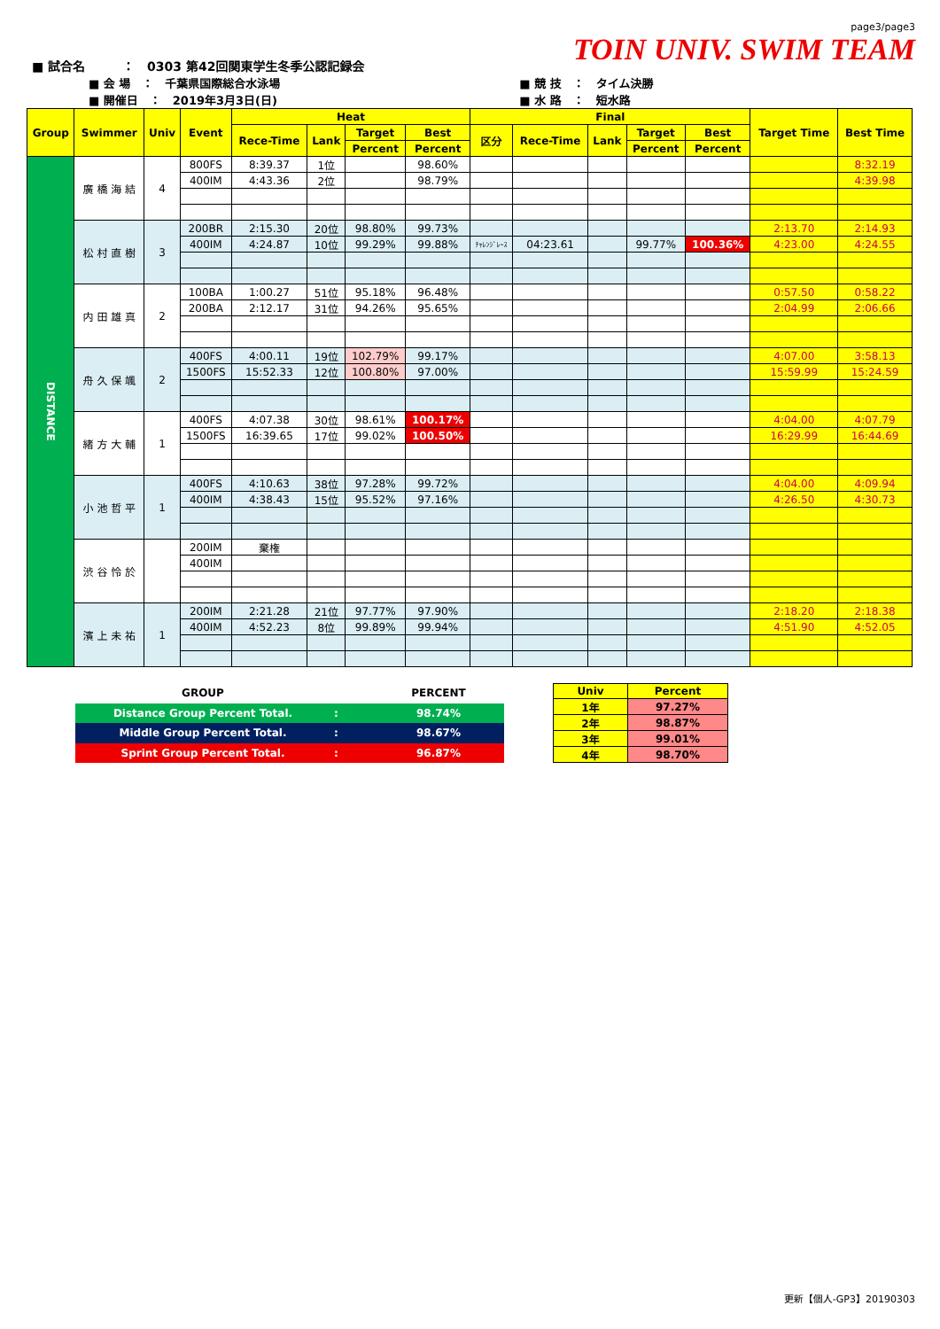■ 試合名　　　：　0303 第42回関東学生冬季公認記録会
page3/page3
TOIN UNIV. SWIM TEAM
■ 会 場　：　千葉県国際総合水泳場
■ 開催日　：　2019年3月3日(日)
■ 競 技　：　タイム決勝
■ 水 路　：　短水路
| Group | Swimmer | Univ | Event | Heat | | | | Final | | | | | Target Time | Best Time |
| --- | --- | --- | --- | --- | --- | --- | --- | --- | --- | --- | --- | --- | --- | --- |
| | | | | Rece-Time | Lank | Target | Best | 区分 | Rece-Time | Lank | Target | Best | | |
| | | | | | | Percent | Percent | | | | Percent | Percent | | |
| DISTANCE | 廣 橋 海 結 | 4 | 800FS | 8:39.37 | 1位 | | 98.60% | | | | | | | 8:32.19 |
| | | | 400IM | 4:43.36 | 2位 | | 98.79% | | | | | | | 4:39.98 |
| | 松 村 直 樹 | 3 | 200BR | 2:15.30 | 20位 | 98.80% | 99.73% | | | | | | 2:13.70 | 2:14.93 |
| | | | 400IM | 4:24.87 | 10位 | 99.29% | 99.88% | ﾁｬﾚﾝｼﾞﾚｰｽ | 04:23.61 | | 99.77% | 100.36% | 4:23.00 | 4:24.55 |
| | 内 田 雄 真 | 2 | 100BA | 1:00.27 | 51位 | 95.18% | 96.48% | | | | | | 0:57.50 | 0:58.22 |
| | | | 200BA | 2:12.17 | 31位 | 94.26% | 95.65% | | | | | | 2:04.99 | 2:06.66 |
| | 舟 久 保 颯 | 2 | 400FS | 4:00.11 | 19位 | 102.79% | 99.17% | | | | | | 4:07.00 | 3:58.13 |
| | | | 1500FS | 15:52.33 | 12位 | 100.80% | 97.00% | | | | | | 15:59.99 | 15:24.59 |
| | 緒 方 大 輔 | 1 | 400FS | 4:07.38 | 30位 | 98.61% | 100.17% | | | | | | 4:04.00 | 4:07.79 |
| | | | 1500FS | 16:39.65 | 17位 | 99.02% | 100.50% | | | | | | 16:29.99 | 16:44.69 |
| | 小 池 哲 平 | 1 | 400FS | 4:10.63 | 38位 | 97.28% | 99.72% | | | | | | 4:04.00 | 4:09.94 |
| | | | 400IM | 4:38.43 | 15位 | 95.52% | 97.16% | | | | | | 4:26.50 | 4:30.73 |
| | 渋 谷 怜 於 | | 200IM | 棄権 | | | | | | | | | | |
| | | | 400IM | | | | | | | | | | | |
| | 濱 上 未 祐 | 1 | 200IM | 2:21.28 | 21位 | 97.77% | 97.90% | | | | | | 2:18.20 | 2:18.38 |
| | | | 400IM | 4:52.23 | 8位 | 99.89% | 99.94% | | | | | | 4:51.90 | 4:52.05 |
| GROUP | | PERCENT |
| Distance Group Percent Total. | : | 98.74% |
| Middle Group Percent Total. | : | 98.67% |
| Sprint Group Percent Total. | : | 96.87% |
| Univ | Percent |
| --- | --- |
| 1年 | 97.27% |
| 2年 | 98.87% |
| 3年 | 99.01% |
| 4年 | 98.70% |
更新【個人-GP3】20190303